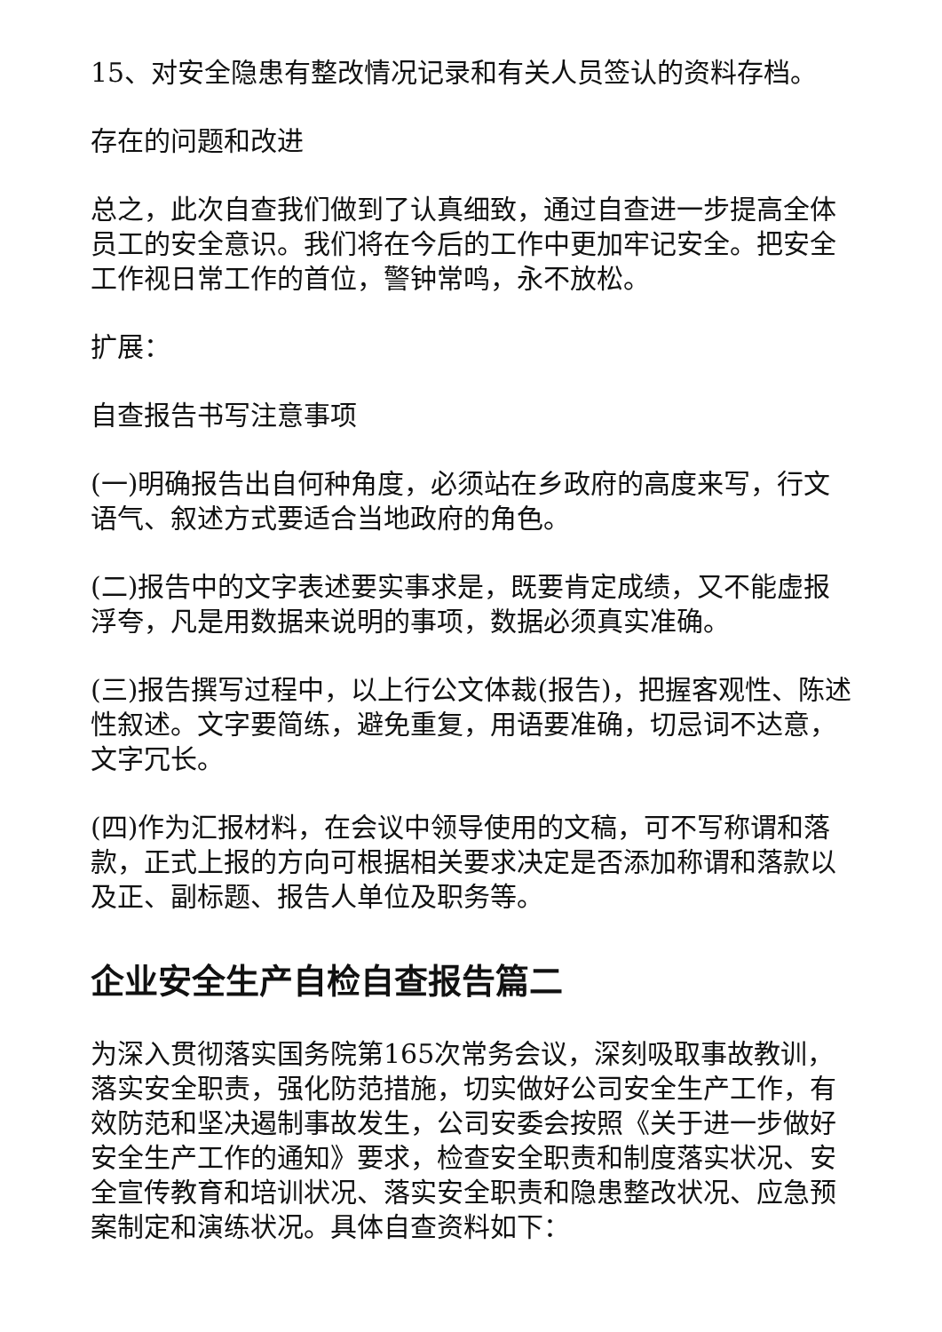15、对安全隐患有整改情况记录和有关人员签认的资料存档。
存在的问题和改进
总之，此次自查我们做到了认真细致，通过自查进一步提高全体员工的安全意识。我们将在今后的工作中更加牢记安全。把安全工作视日常工作的首位，警钟常鸣，永不放松。
扩展：
自查报告书写注意事项
(一)明确报告出自何种角度，必须站在乡政府的高度来写，行文语气、叙述方式要适合当地政府的角色。
(二)报告中的文字表述要实事求是，既要肯定成绩，又不能虚报浮夸，凡是用数据来说明的事项，数据必须真实准确。
(三)报告撰写过程中，以上行公文体裁(报告)，把握客观性、陈述性叙述。文字要简练，避免重复，用语要准确，切忌词不达意，文字冗长。
(四)作为汇报材料，在会议中领导使用的文稿，可不写称谓和落款，正式上报的方向可根据相关要求决定是否添加称谓和落款以及正、副标题、报告人单位及职务等。
企业安全生产自检自查报告篇二
为深入贯彻落实国务院第165次常务会议，深刻吸取事故教训，落实安全职责，强化防范措施，切实做好公司安全生产工作，有效防范和坚决遏制事故发生，公司安委会按照《关于进一步做好安全生产工作的通知》要求，检查安全职责和制度落实状况、安全宣传教育和培训状况、落实安全职责和隐患整改状况、应急预案制定和演练状况。具体自查资料如下：